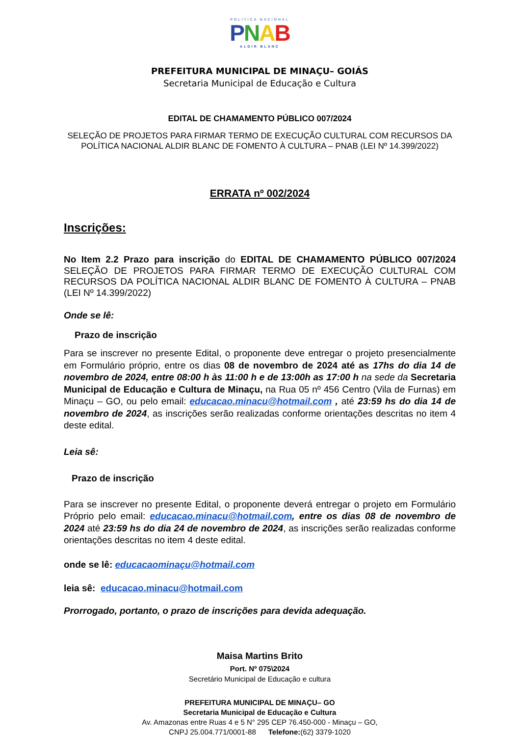POLÍTICA NACIONAL
PNAB
ALDIR BLANC
PREFEITURA MUNICIPAL DE MINAÇU– GOIÁS
Secretaria Municipal de Educação e Cultura
EDITAL DE CHAMAMENTO PÚBLICO 007/2024
SELEÇÃO DE PROJETOS PARA FIRMAR TERMO DE EXECUÇÃO CULTURAL COM RECURSOS DA POLÍTICA NACIONAL ALDIR BLANC DE FOMENTO À CULTURA – PNAB (LEI Nº 14.399/2022)
ERRATA nº 002/2024
Inscrições:
No Item 2.2 Prazo para inscrição do EDITAL DE CHAMAMENTO PÚBLICO 007/2024 SELEÇÃO DE PROJETOS PARA FIRMAR TERMO DE EXECUÇÃO CULTURAL COM RECURSOS DA POLÍTICA NACIONAL ALDIR BLANC DE FOMENTO À CULTURA – PNAB (LEI Nº 14.399/2022)
Onde se lê:
Prazo de inscrição
Para se inscrever no presente Edital, o proponente deve entregar o projeto presencialmente em Formulário próprio, entre os dias 08 de novembro de 2024 até as 17hs do dia 14 de novembro de 2024, entre 08:00 h às 11:00 h e de 13:00h as 17:00 h na sede da Secretaria Municipal de Educação e Cultura de Minaçu, na Rua 05 nº 456 Centro (Vila de Furnas) em Minaçu – GO, ou pelo email: educacao.minacu@hotmail.com , até 23:59 hs do dia 14 de novembro de 2024, as inscrições serão realizadas conforme orientações descritas no item 4 deste edital.
Leia sê:
Prazo de inscrição
Para se inscrever no presente Edital, o proponente deverá entregar o projeto em Formulário Próprio pelo email: educacao.minacu@hotmail.com, entre os dias 08 de novembro de 2024 até 23:59 hs do dia 24 de novembro de 2024, as inscrições serão realizadas conforme orientações descritas no item 4 deste edital.
onde se lê: educacaominaçu@hotmail.com
leia sê: educacao.minacu@hotmail.com
Prorrogado, portanto, o prazo de inscrições para devida adequação.
Maisa Martins Brito
Port. Nº 075\2024
Secretário Municipal de Educação e cultura
PREFEITURA MUNICIPAL DE MINAÇU– GO
Secretaria Municipal de Educação e Cultura
Av. Amazonas entre Ruas 4 e 5 N° 295 CEP 76.450-000 - Minaçu – GO,
CNPJ 25.004.771/0001-88 Telefone:(62) 3379-1020